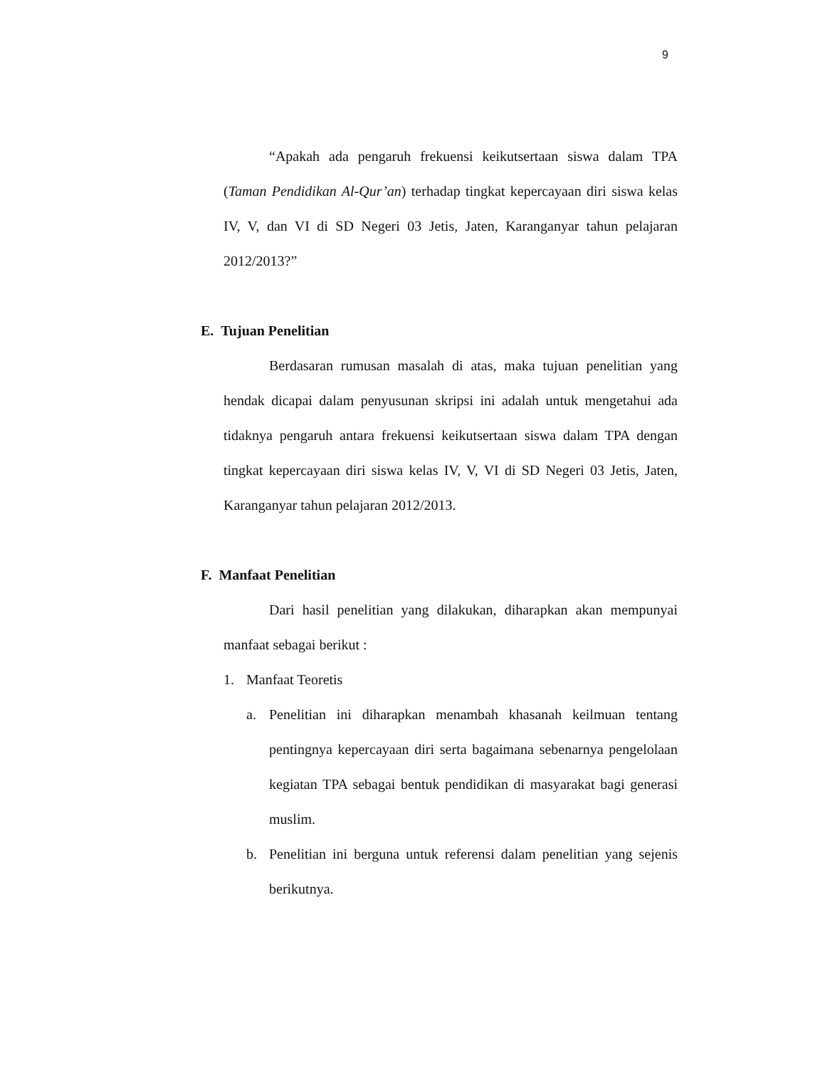9
“Apakah ada pengaruh frekuensi keikutsertaan siswa dalam TPA (Taman Pendidikan Al-Qur’an) terhadap tingkat kepercayaan diri siswa kelas IV, V, dan VI di SD Negeri 03 Jetis, Jaten, Karanganyar tahun pelajaran 2012/2013?”
E. Tujuan Penelitian
Berdasaran rumusan masalah di atas, maka tujuan penelitian yang hendak dicapai dalam penyusunan skripsi ini adalah untuk mengetahui ada tidaknya pengaruh antara frekuensi keikutsertaan siswa dalam TPA dengan tingkat kepercayaan diri siswa kelas IV, V, VI di SD Negeri 03 Jetis, Jaten, Karanganyar tahun pelajaran 2012/2013.
F. Manfaat Penelitian
Dari hasil penelitian yang dilakukan, diharapkan akan mempunyai manfaat sebagai berikut :
1. Manfaat Teoretis
a. Penelitian ini diharapkan menambah khasanah keilmuan tentang pentingnya kepercayaan diri serta bagaimana sebenarnya pengelolaan kegiatan TPA sebagai bentuk pendidikan di masyarakat bagi generasi muslim.
b. Penelitian ini berguna untuk referensi dalam penelitian yang sejenis berikutnya.